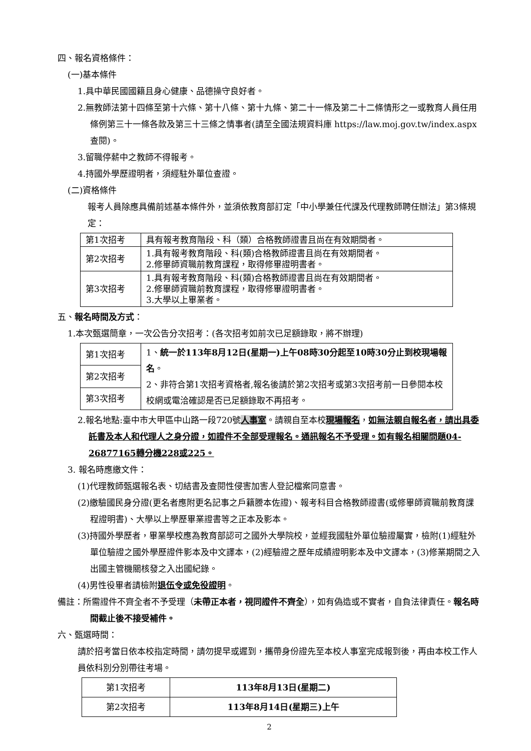四、報名資格條件：
(一)基本條件
1.具中華民國國籍且身心健康、品德操守良好者。
2.無教師法第十四條至第十六條、第十八條、第十九條、第二十一條及第二十二條情形之一或教育人員任用條例第三十一條各款及第三十三條之情事者(請至全國法規資料庫 https://law.moj.gov.tw/index.aspx查閱)。
3.留職停薪中之教師不得報考。
4.持國外學歷證明者，須經駐外單位查證。
(二)資格條件
報考人員除應具備前述基本條件外，並須依教育部訂定「中小學兼任代課及代理教師聘任辦法」第3條規定：
| 第1次招考 | 具有報考教育階段、科（類）合格教師證書且尚在有效期間者。 |
| 第2次招考 | 1.具有報考教育階段、科(類)合格教師證書且尚在有效期間者。 2.修畢師資職前教育課程，取得修畢證明書者。 |
| 第3次招考 | 1.具有報考教育階段、科(類)合格教師證書且尚在有效期間者。 2.修畢師資職前教育課程，取得修畢證明書者。 3.大學以上畢業者。 |
五、報名時間及方式：
1.本次甄選簡章，一次公告分次招考：(各次招考如前次已足額錄取，將不辦理)
| 第1次招考 | 1、 統一於113年8月12日(星期一)上午08時30分起至10時30分止到校現場報名 。 2、非符合第1次招考資格者,報名後請於第2次招考或第3次招考前一日參閱本校校網或電洽確認是否已足額錄取不再招考。 |
| 第2次招考 | |
| 第3次招考 | |
2.報名地點:臺中市大甲區中山路一段720號人事室。請親自至本校現場報名，如無法親自報名者，請出具委託書及本人和代理人之身分證，如證件不全部受理報名。通訊報名不予受理。如有報名相關問題04-26877165轉分機228或225。
3. 報名時應繳文件：
(1)代理教師甄選報名表、切結書及查閱性侵害加害人登記檔案同意書。
(2)繳驗國民身分證(更名者應附更名記事之戶籍謄本佐證)、報考科目合格教師證書(或修畢師資職前教育課程證明書)、大學以上學歷畢業證書等之正本及影本。
(3)持國外學歷者，畢業學校應為教育部認可之國外大學院校，並經我國駐外單位驗證屬實，檢附(1)經駐外單位驗證之國外學歷證件影本及中文譯本，(2)經驗證之歷年成績證明影本及中文譯本，(3)修業期間之入出國主管機關核發之入出國紀錄。
(4)男性役畢者請檢附退伍令或免役證明。
備註：所需證件不齊全者不予受理（未帶正本者，視同證件不齊全），如有偽造或不實者，自負法律責任。報名時間截止後不接受補件。
六、甄選時間：
請於招考當日依本校指定時間，請勿提早或遲到，攜帶身份證先至本校人事室完成報到後，再由本校工作人員依科別分別帶往考場。
| 第1次招考 | 113年8月13日(星期二) |
| 第2次招考 | 113年8月14日(星期三)上午 |
2